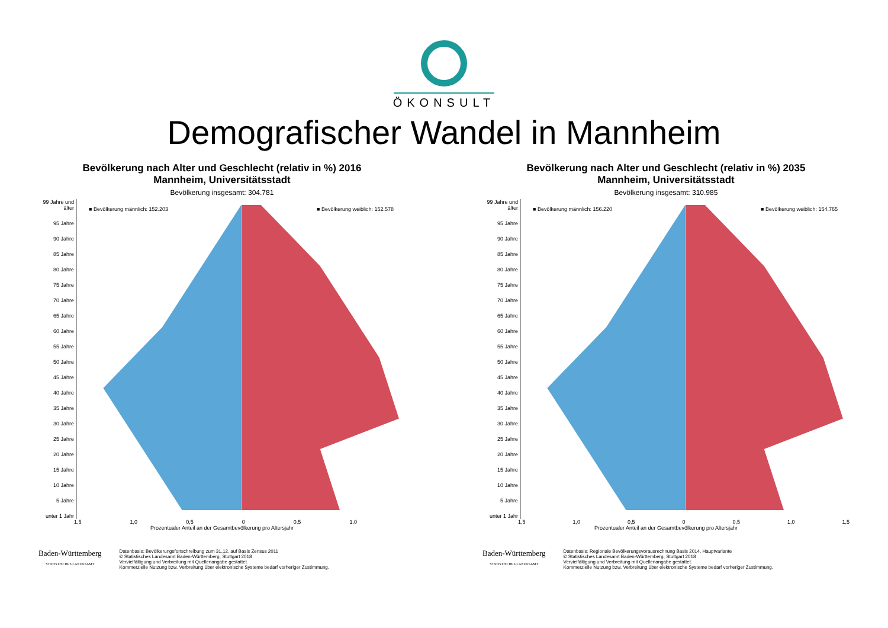ÖKONSULT
Demografischer Wandel in Mannheim
Bevölkerung nach Alter und Geschlecht (relativ in %) 2016
Mannheim, Universitätsstadt
Bevölkerung insgesamt: 304.781
99 Jahre und älter
95 Jahre
90 Jahre
85 Jahre
80 Jahre
75 Jahre
70 Jahre
65 Jahre
60 Jahre
55 Jahre
50 Jahre
45 Jahre
40 Jahre
35 Jahre
30 Jahre
25 Jahre
20 Jahre
15 Jahre
10 Jahre
5 Jahre
unter 1 Jahr
■ Bevölkerung männlich: 152.203 ■ Bevölkerung weiblich: 152.578
1,5 1,0 0,5 0 0,5 1,0
Prozentualer Anteil an der Gesamtbevölkerung pro Altersjahr
Baden-Württemberg
STATISTISCHES LANDESAMT
Datenbasis: Bevölkerungsfortschreibung zum 31.12. auf Basis Zensus 2011
© Statistisches Landesamt Baden-Württemberg, Stuttgart 2018
Vervielfältigung und Verbreitung mit Quellenangabe gestattet.
Kommerzielle Nutzung bzw. Verbreitung über elektronische Systeme bedarf vorheriger Zustimmung.
Bevölkerung nach Alter und Geschlecht (relativ in %) 2035
Mannheim, Universitätsstadt
Bevölkerung insgesamt: 310.985
99 Jahre und älter
95 Jahre
90 Jahre
85 Jahre
80 Jahre
75 Jahre
70 Jahre
65 Jahre
60 Jahre
55 Jahre
50 Jahre
45 Jahre
40 Jahre
35 Jahre
30 Jahre
25 Jahre
20 Jahre
15 Jahre
10 Jahre
5 Jahre
unter 1 Jahr
■ Bevölkerung männlich: 156.220 ■ Bevölkerung weiblich: 154.765
1,5 1,0 0,5 0 0,5 1,0 1,5
Prozentualer Anteil an der Gesamtbevölkerung pro Altersjahr
Baden-Württemberg
STATISTISCHES LANDESAMT
Datenbasis: Regionale Bevölkerungsvorausrechnung Basis 2014, Hauptvariante
© Statistisches Landesamt Baden-Württemberg, Stuttgart 2018
Vervielfältigung und Verbreitung mit Quellenangabe gestattet.
Kommerzielle Nutzung bzw. Verbreitung über elektronische Systeme bedarf vorheriger Zustimmung.